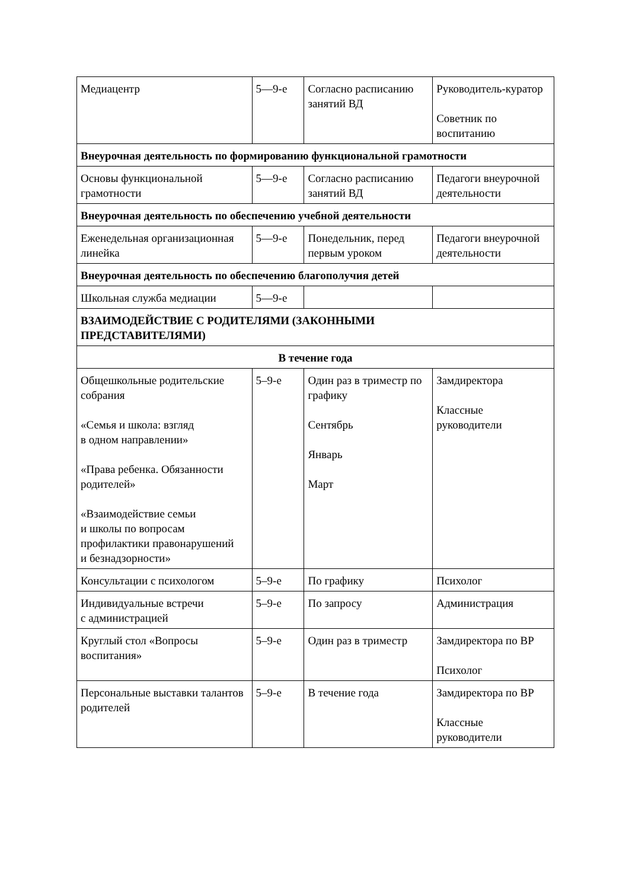| Медиацентр | 5—9-е | Согласно расписанию занятий ВД | Руководитель-куратор Советник по воспитанию |
| Внеурочная деятельность по формированию функциональной грамотности | | | |
| Основы функциональной грамотности | 5—9-е | Согласно расписанию занятий ВД | Педагоги внеурочной деятельности |
| Внеурочная деятельность по обеспечению учебной деятельности | | | |
| Еженедельная организационная линейка | 5—9-е | Понедельник, перед первым уроком | Педагоги внеурочной деятельности |
| Внеурочная деятельность по обеспечению благополучия детей | | | |
| Школьная служба медиации | 5—9-е | | |
| ВЗАИМОДЕЙСТВИЕ С РОДИТЕЛЯМИ (ЗАКОННЫМИ ПРЕДСТАВИТЕЛЯМИ) | | | |
| В течение года | | | |
| Общешкольные родительские собрания «Семья и школа: взгляд в одном направлении» «Права ребенка. Обязанности родителей» «Взаимодействие семьи и школы по вопросам профилактики правонарушений и безнадзорности» | 5–9-е | Один раз в триместр по графику Сентябрь Январь Март | Замдиректора Классные руководители |
| Консультации с психологом | 5–9-е | По графику | Психолог |
| Индивидуальные встречи с администрацией | 5–9-е | По запросу | Администрация |
| Круглый стол «Вопросы воспитания» | 5–9-е | Один раз в триместр | Замдиректора по ВР Психолог |
| Персональные выставки талантов родителей | 5–9-е | В течение года | Замдиректора по ВР Классные руководители |